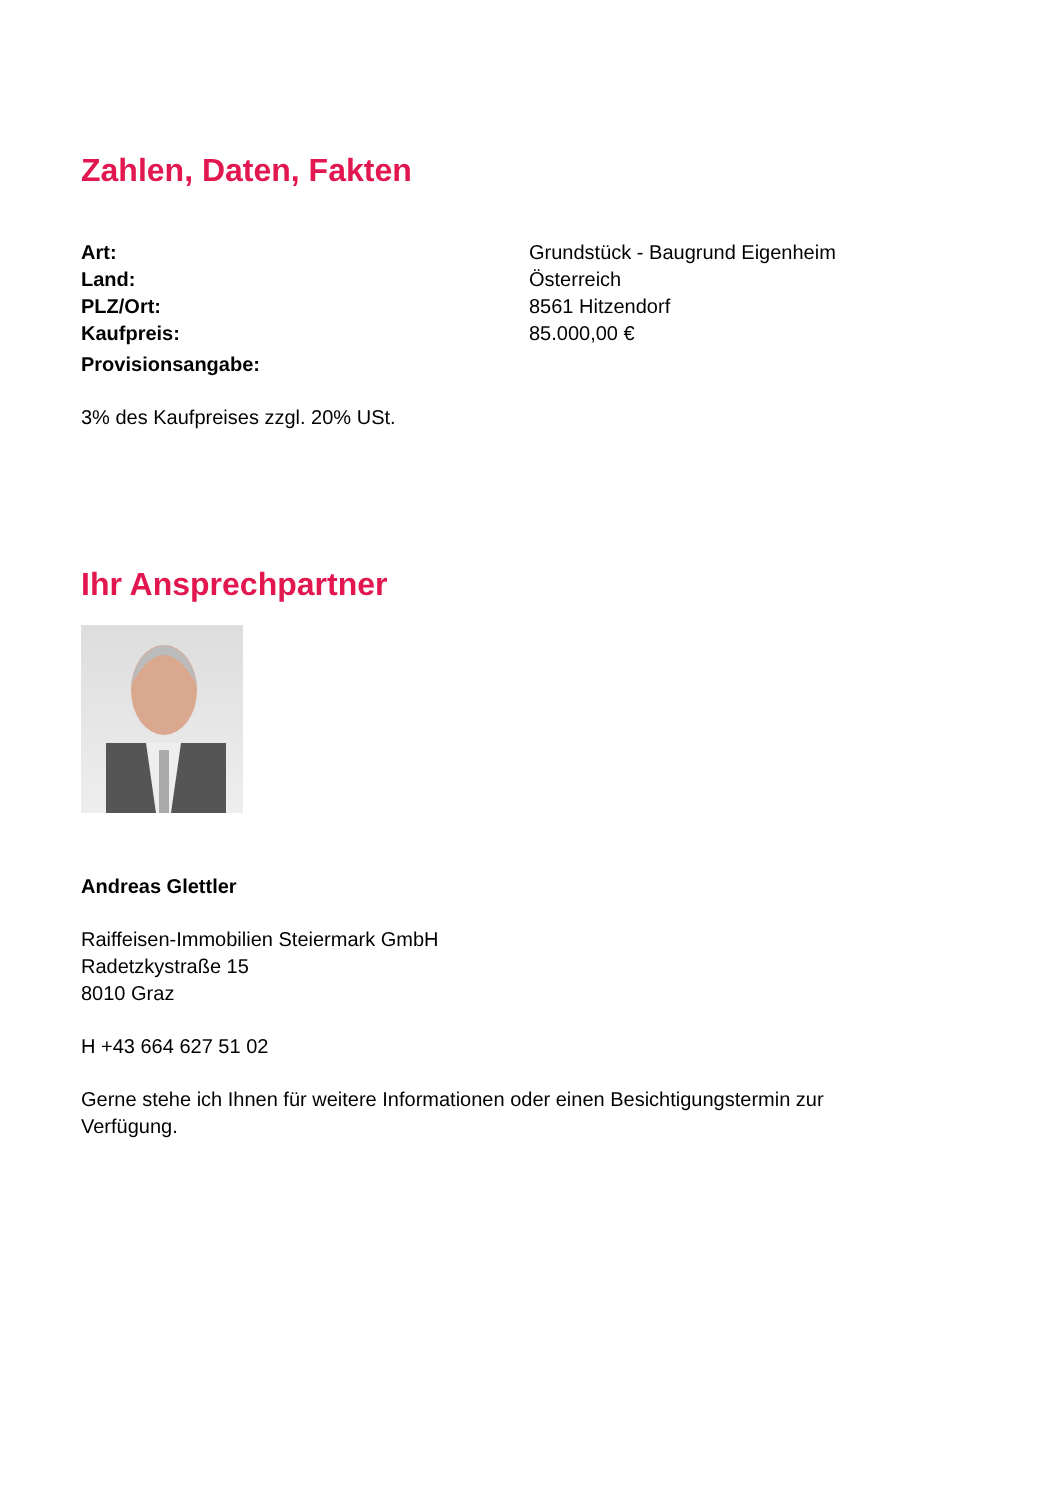Zahlen, Daten, Fakten
| Art: | Grundstück - Baugrund Eigenheim |
| Land: | Österreich |
| PLZ/Ort: | 8561 Hitzendorf |
| Kaufpreis: | 85.000,00 € |
| Provisionsangabe: | |
3% des Kaufpreises zzgl. 20% USt.
Ihr Ansprechpartner
Andreas Glettler
Raiffeisen-Immobilien Steiermark GmbH
Radetzkystraße 15
8010 Graz
H +43 664 627 51 02
Gerne stehe ich Ihnen für weitere Informationen oder einen Besichtigungstermin zur
Verfügung.